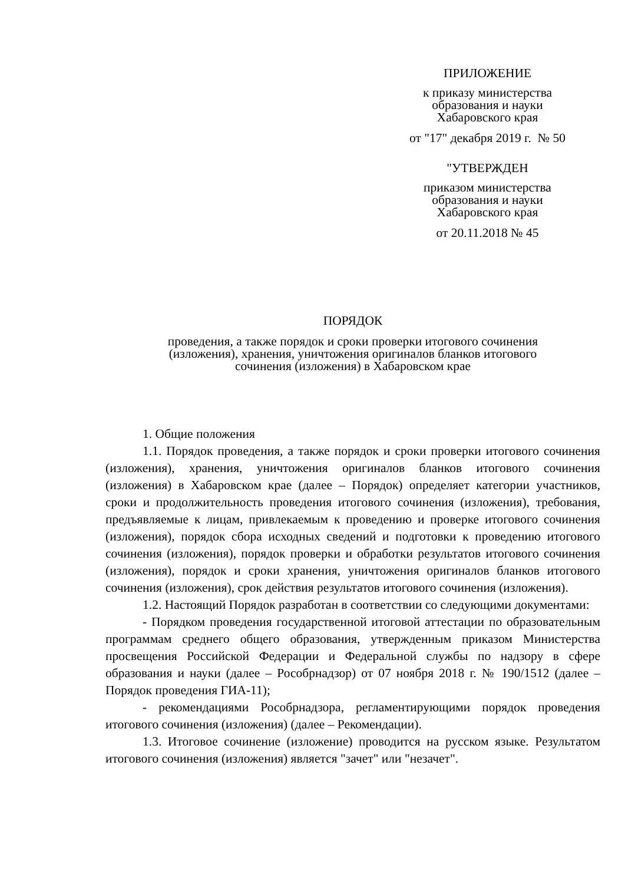ПРИЛОЖЕНИЕ
к приказу министерства
образования и науки
Хабаровского края
от "17" декабря 2019 г. № 50
"УТВЕРЖДЕН
приказом министерства
образования и науки
Хабаровского края
от 20.11.2018 № 45
ПОРЯДОК
проведения, а также порядок и сроки проверки итогового сочинения
(изложения), хранения, уничтожения оригиналов бланков итогового
сочинения (изложения) в Хабаровском крае
1. Общие положения
1.1. Порядок проведения, а также порядок и сроки проверки итогового сочинения (изложения), хранения, уничтожения оригиналов бланков итогового сочинения (изложения) в Хабаровском крае (далее – Порядок) определяет категории участников, сроки и продолжительность проведения итогового сочинения (изложения), требования, предъявляемые к лицам, привлекаемым к проведению и проверке итогового сочинения (изложения), порядок сбора исходных сведений и подготовки к проведению итогового сочинения (изложения), порядок проверки и обработки результатов итогового сочинения (изложения), порядок и сроки хранения, уничтожения оригиналов бланков итогового сочинения (изложения), срок действия результатов итогового сочинения (изложения).
1.2. Настоящий Порядок разработан в соответствии со следующими документами:
- Порядком проведения государственной итоговой аттестации по образовательным программам среднего общего образования, утвержденным приказом Министерства просвещения Российской Федерации и Федеральной службы по надзору в сфере образования и науки (далее – Рособрнадзор) от 07 ноября 2018 г. № 190/1512 (далее – Порядок проведения ГИА-11);
- рекомендациями Рособрнадзора, регламентирующими порядок проведения итогового сочинения (изложения) (далее – Рекомендации).
1.3. Итоговое сочинение (изложение) проводится на русском языке. Результатом итогового сочинения (изложения) является "зачет" или "незачет".